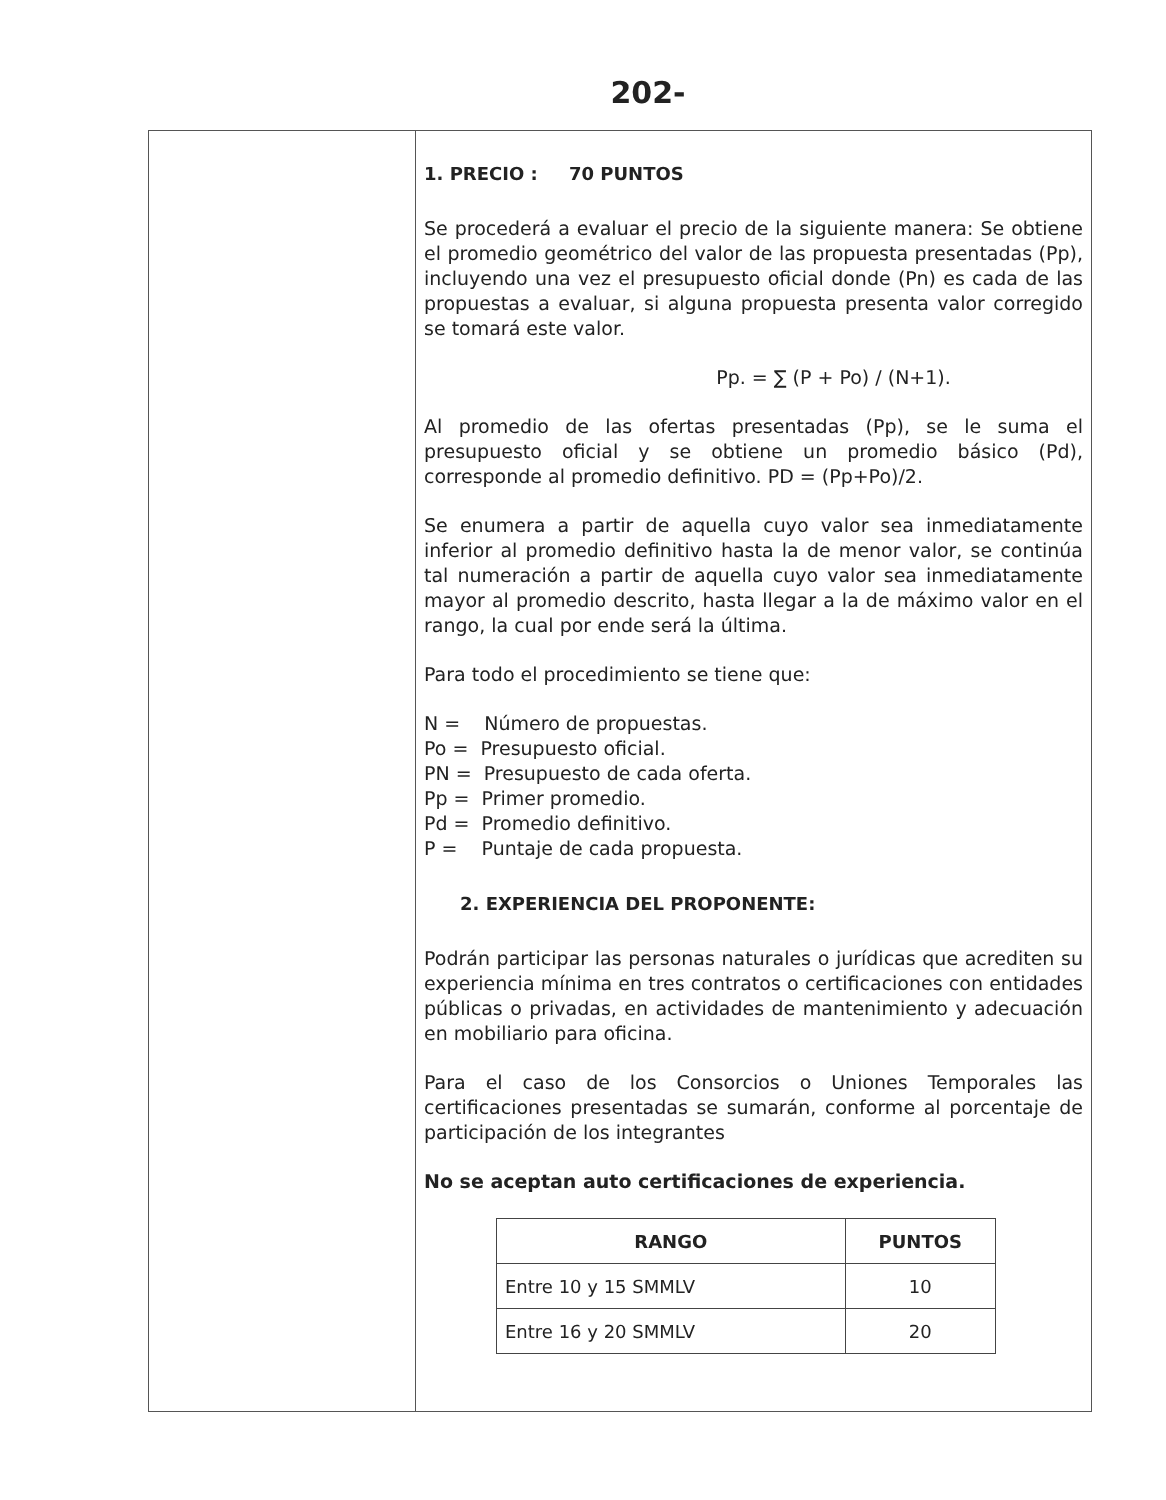202-
1. PRECIO : 70 PUNTOS
Se procederá a evaluar el precio de la siguiente manera: Se obtiene el promedio geométrico del valor de las propuesta presentadas (Pp), incluyendo una vez el presupuesto oficial donde (Pn) es cada de las propuestas a evaluar, si alguna propuesta presenta valor corregido se tomará este valor.
Pp. = ∑ (P + Po) / (N+1).
Al promedio de las ofertas presentadas (Pp), se le suma el presupuesto oficial y se obtiene un promedio básico (Pd), corresponde al promedio definitivo. PD = (Pp+Po)/2.
Se enumera a partir de aquella cuyo valor sea inmediatamente inferior al promedio definitivo hasta la de menor valor, se continúa tal numeración a partir de aquella cuyo valor sea inmediatamente mayor al promedio descrito, hasta llegar a la de máximo valor en el rango, la cual por ende será la última.
Para todo el procedimiento se tiene que:
N = Número de propuestas.
Po = Presupuesto oficial.
PN = Presupuesto de cada oferta.
Pp = Primer promedio.
Pd = Promedio definitivo.
P = Puntaje de cada propuesta.
2. EXPERIENCIA DEL PROPONENTE:
Podrán participar las personas naturales o jurídicas que acrediten su experiencia mínima en tres contratos o certificaciones con entidades públicas o privadas, en actividades de mantenimiento y adecuación en mobiliario para oficina.
Para el caso de los Consorcios o Uniones Temporales las certificaciones presentadas se sumarán, conforme al porcentaje de participación de los integrantes
No se aceptan auto certificaciones de experiencia.
| RANGO | PUNTOS |
| --- | --- |
| Entre 10 y 15 SMMLV | 10 |
| Entre 16 y 20 SMMLV | 20 |